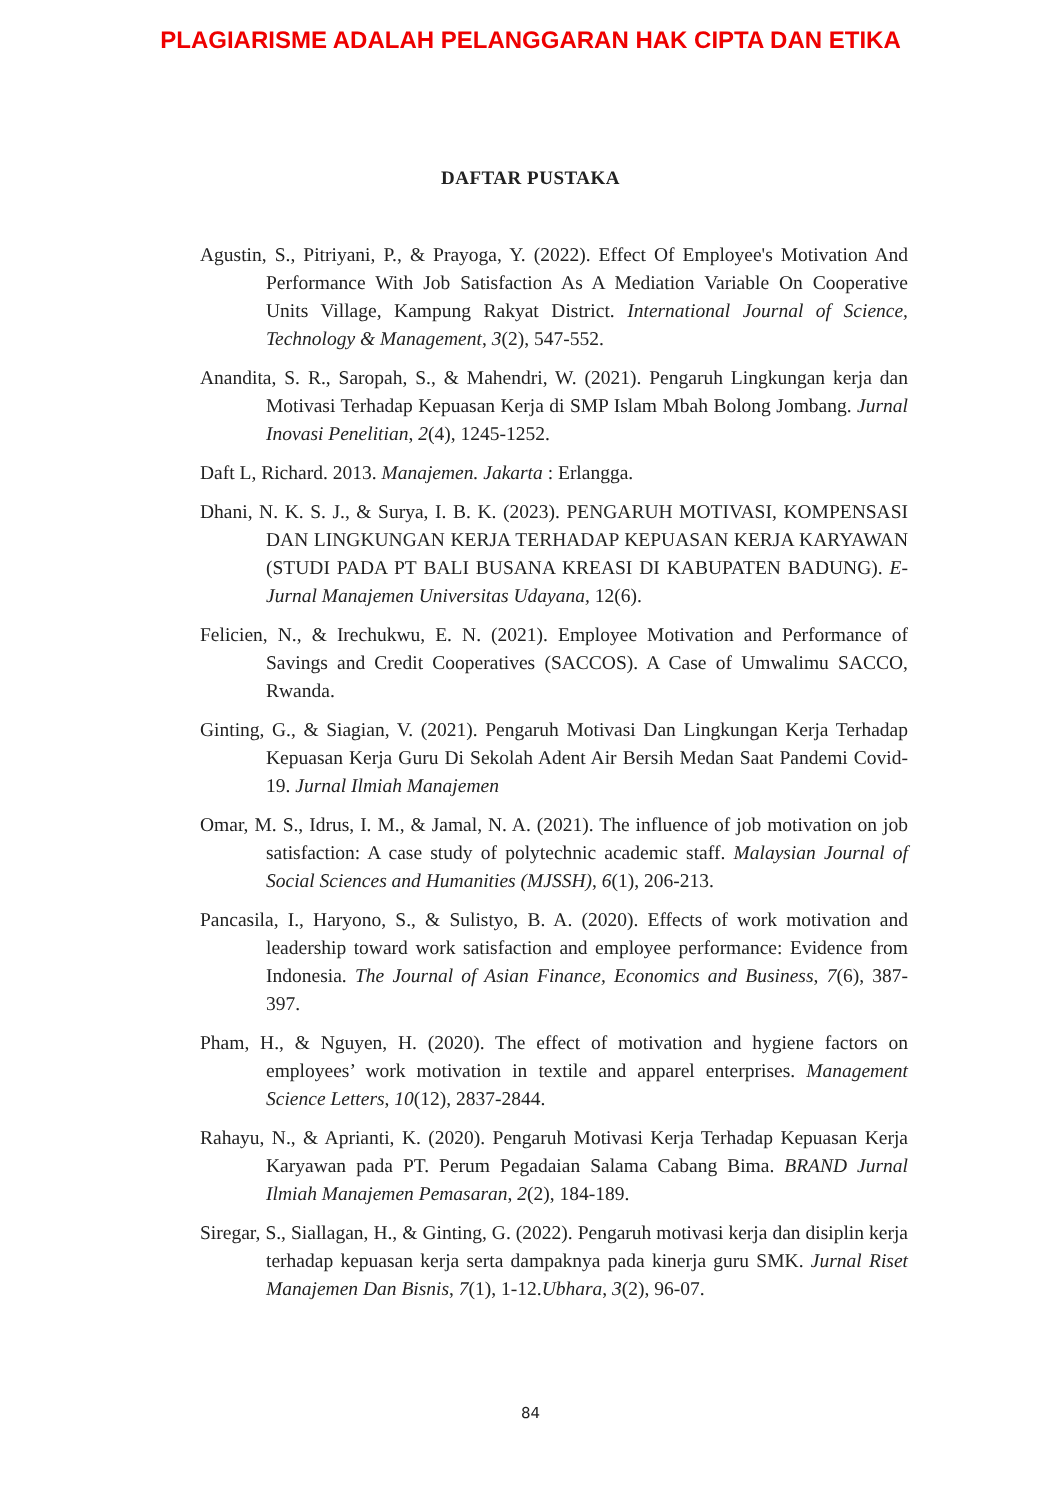PLAGIARISME ADALAH PELANGGARAN HAK CIPTA DAN ETIKA
DAFTAR PUSTAKA
Agustin, S., Pitriyani, P., & Prayoga, Y. (2022). Effect Of Employee's Motivation And Performance With Job Satisfaction As A Mediation Variable On Cooperative Units Village, Kampung Rakyat District. International Journal of Science, Technology & Management, 3(2), 547-552.
Anandita, S. R., Saropah, S., & Mahendri, W. (2021). Pengaruh Lingkungan kerja dan Motivasi Terhadap Kepuasan Kerja di SMP Islam Mbah Bolong Jombang. Jurnal Inovasi Penelitian, 2(4), 1245-1252.
Daft L, Richard. 2013. Manajemen. Jakarta : Erlangga.
Dhani, N. K. S. J., & Surya, I. B. K. (2023). PENGARUH MOTIVASI, KOMPENSASI DAN LINGKUNGAN KERJA TERHADAP KEPUASAN KERJA KARYAWAN (STUDI PADA PT BALI BUSANA KREASI DI KABUPATEN BADUNG). E-Jurnal Manajemen Universitas Udayana, 12(6).
Felicien, N., & Irechukwu, E. N. (2021). Employee Motivation and Performance of Savings and Credit Cooperatives (SACCOS). A Case of Umwalimu SACCO, Rwanda.
Ginting, G., & Siagian, V. (2021). Pengaruh Motivasi Dan Lingkungan Kerja Terhadap Kepuasan Kerja Guru Di Sekolah Adent Air Bersih Medan Saat Pandemi Covid-19. Jurnal Ilmiah Manajemen
Omar, M. S., Idrus, I. M., & Jamal, N. A. (2021). The influence of job motivation on job satisfaction: A case study of polytechnic academic staff. Malaysian Journal of Social Sciences and Humanities (MJSSH), 6(1), 206-213.
Pancasila, I., Haryono, S., & Sulistyo, B. A. (2020). Effects of work motivation and leadership toward work satisfaction and employee performance: Evidence from Indonesia. The Journal of Asian Finance, Economics and Business, 7(6), 387-397.
Pham, H., & Nguyen, H. (2020). The effect of motivation and hygiene factors on employees’ work motivation in textile and apparel enterprises. Management Science Letters, 10(12), 2837-2844.
Rahayu, N., & Aprianti, K. (2020). Pengaruh Motivasi Kerja Terhadap Kepuasan Kerja Karyawan pada PT. Perum Pegadaian Salama Cabang Bima. BRAND Jurnal Ilmiah Manajemen Pemasaran, 2(2), 184-189.
Siregar, S., Siallagan, H., & Ginting, G. (2022). Pengaruh motivasi kerja dan disiplin kerja terhadap kepuasan kerja serta dampaknya pada kinerja guru SMK. Jurnal Riset Manajemen Dan Bisnis, 7(1), 1-12.Ubhara, 3(2), 96-07.
84